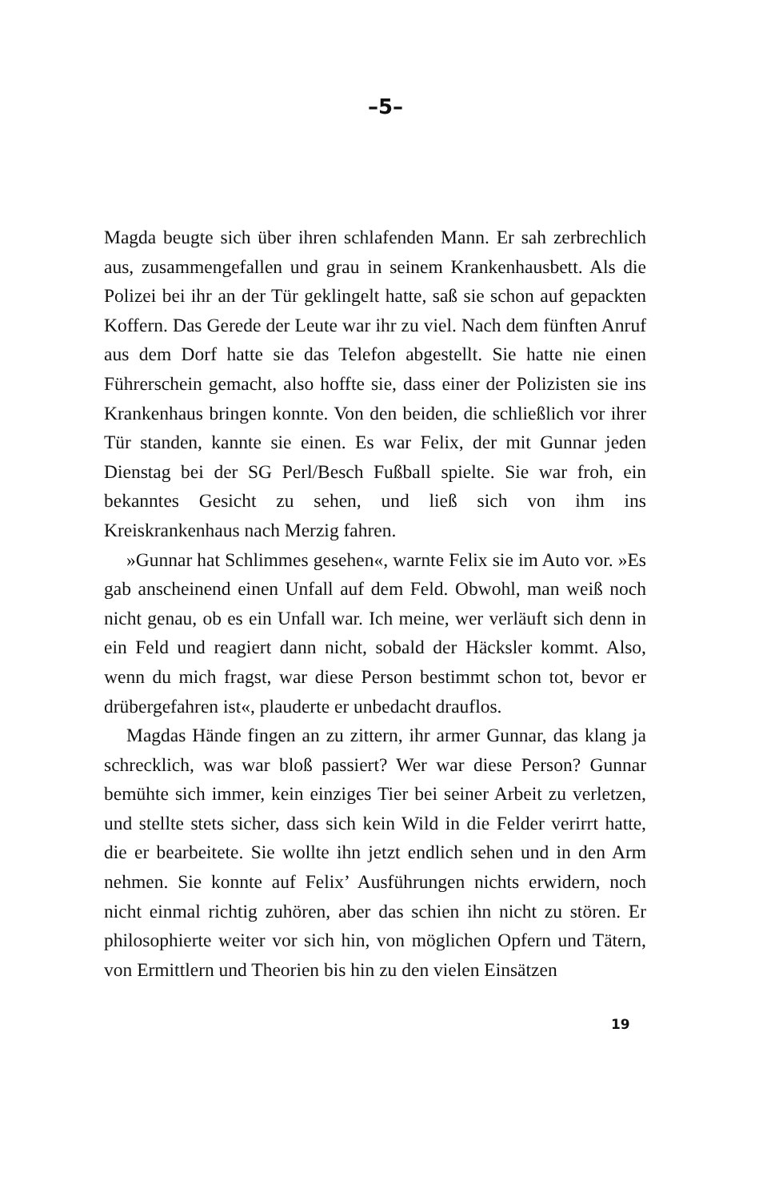–5–
Magda beugte sich über ihren schlafenden Mann. Er sah zerbrechlich aus, zusammengefallen und grau in seinem Krankenhausbett. Als die Polizei bei ihr an der Tür geklingelt hatte, saß sie schon auf gepackten Koffern. Das Gerede der Leute war ihr zu viel. Nach dem fünften Anruf aus dem Dorf hatte sie das Telefon abgestellt. Sie hatte nie einen Führerschein gemacht, also hoffte sie, dass einer der Polizisten sie ins Krankenhaus bringen konnte. Von den beiden, die schließlich vor ihrer Tür standen, kannte sie einen. Es war Felix, der mit Gunnar jeden Dienstag bei der SG Perl/Besch Fußball spielte. Sie war froh, ein bekanntes Gesicht zu sehen, und ließ sich von ihm ins Kreiskrankenhaus nach Merzig fahren.
»Gunnar hat Schlimmes gesehen«, warnte Felix sie im Auto vor. »Es gab anscheinend einen Unfall auf dem Feld. Obwohl, man weiß noch nicht genau, ob es ein Unfall war. Ich meine, wer verläuft sich denn in ein Feld und reagiert dann nicht, sobald der Häcksler kommt. Also, wenn du mich fragst, war diese Person bestimmt schon tot, bevor er drübergefahren ist«, plauderte er unbedacht drauflos.
Magdas Hände fingen an zu zittern, ihr armer Gunnar, das klang ja schrecklich, was war bloß passiert? Wer war diese Person? Gunnar bemühte sich immer, kein einziges Tier bei seiner Arbeit zu verletzen, und stellte stets sicher, dass sich kein Wild in die Felder verirrt hatte, die er bearbeitete. Sie wollte ihn jetzt endlich sehen und in den Arm nehmen. Sie konnte auf Felix’ Ausführungen nichts erwidern, noch nicht einmal richtig zuhören, aber das schien ihn nicht zu stören. Er philosophierte weiter vor sich hin, von möglichen Opfern und Tätern, von Ermittlern und Theorien bis hin zu den vielen Einsätzen
19